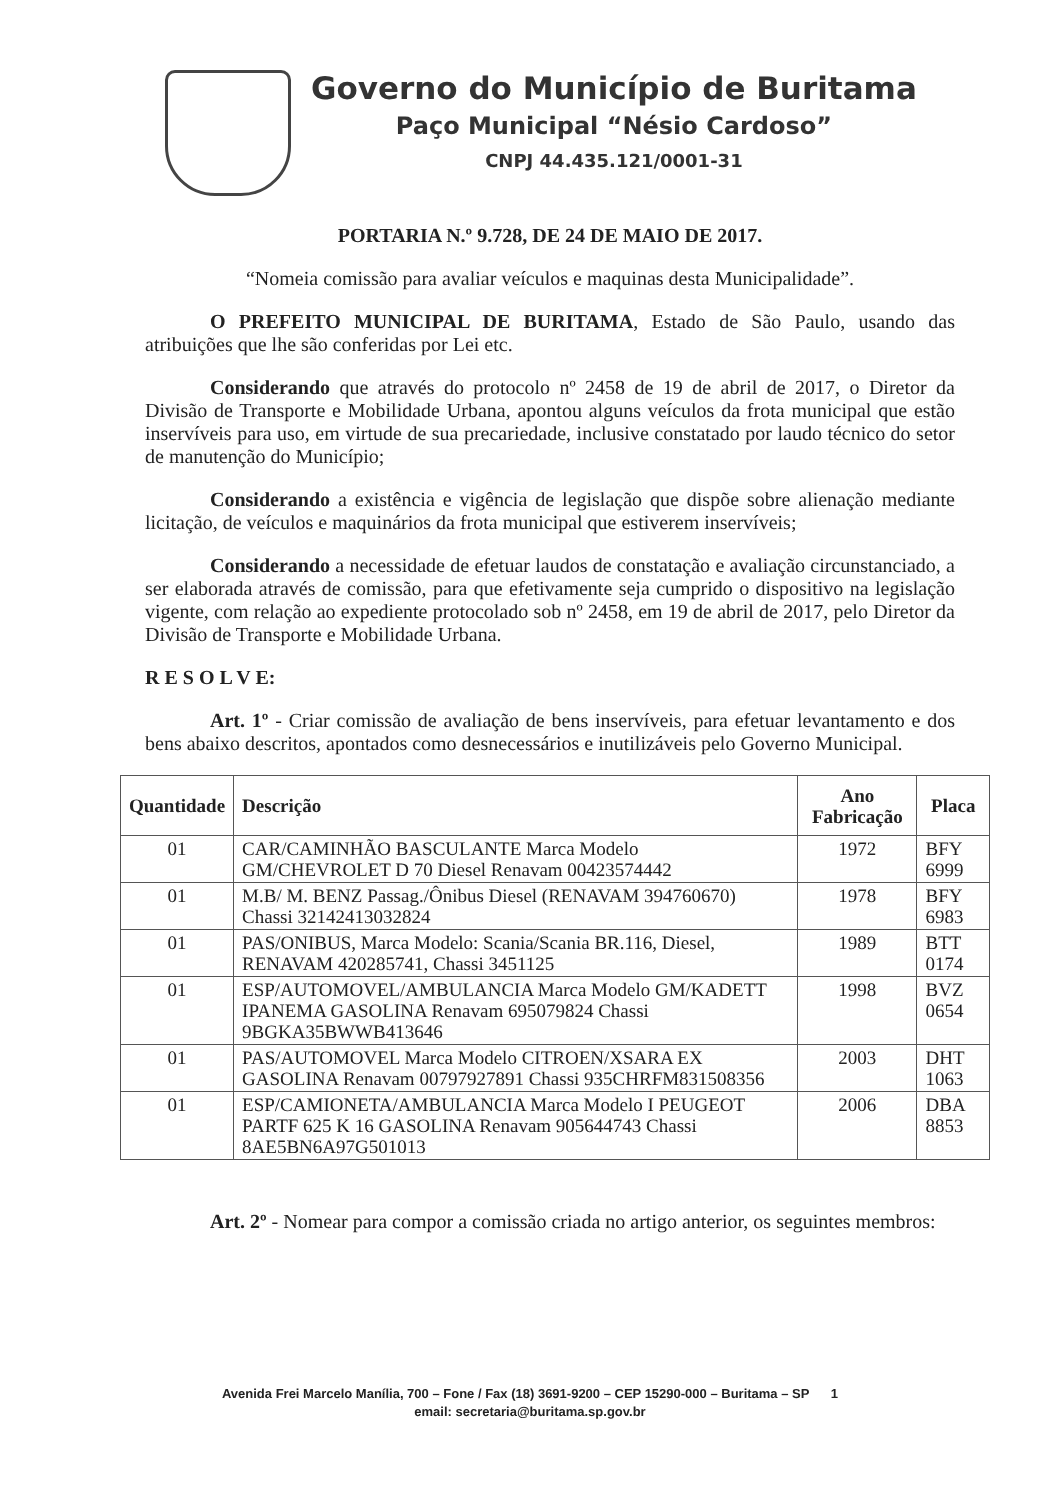Governo do Município de Buritama
Paço Municipal “Nésio Cardoso”
CNPJ 44.435.121/0001-31
PORTARIA N.º 9.728, DE 24 DE MAIO DE 2017.
“Nomeia comissão para avaliar veículos e maquinas desta Municipalidade”.
O PREFEITO MUNICIPAL DE BURITAMA, Estado de São Paulo, usando das atribuições que lhe são conferidas por Lei etc.
Considerando que através do protocolo nº 2458 de 19 de abril de 2017, o Diretor da Divisão de Transporte e Mobilidade Urbana, apontou alguns veículos da frota municipal que estão inservíveis para uso, em virtude de sua precariedade, inclusive constatado por laudo técnico do setor de manutenção do Município;
Considerando a existência e vigência de legislação que dispõe sobre alienação mediante licitação, de veículos e maquinários da frota municipal que estiverem inservíveis;
Considerando a necessidade de efetuar laudos de constatação e avaliação circunstanciado, a ser elaborada através de comissão, para que efetivamente seja cumprido o dispositivo na legislação vigente, com relação ao expediente protocolado sob nº 2458, em 19 de abril de 2017, pelo Diretor da Divisão de Transporte e Mobilidade Urbana.
R E S O L V E:
Art. 1º - Criar comissão de avaliação de bens inservíveis, para efetuar levantamento e dos bens abaixo descritos, apontados como desnecessários e inutilizáveis pelo Governo Municipal.
| Quantidade | Descrição | Ano Fabricação | Placa |
| --- | --- | --- | --- |
| 01 | CAR/CAMINHÃO BASCULANTE Marca Modelo GM/CHEVROLET D 70 Diesel Renavam 00423574442 | 1972 | BFY 6999 |
| 01 | M.B/ M. BENZ Passag./Ônibus Diesel (RENAVAM 394760670) Chassi 32142413032824 | 1978 | BFY 6983 |
| 01 | PAS/ONIBUS, Marca Modelo: Scania/Scania BR.116, Diesel, RENAVAM 420285741, Chassi 3451125 | 1989 | BTT 0174 |
| 01 | ESP/AUTOMOVEL/AMBULANCIA Marca Modelo GM/KADETT IPANEMA GASOLINA Renavam 695079824 Chassi 9BGKA35BWWB413646 | 1998 | BVZ 0654 |
| 01 | PAS/AUTOMOVEL Marca Modelo CITROEN/XSARA EX GASOLINA Renavam 00797927891 Chassi 935CHRFM831508356 | 2003 | DHT 1063 |
| 01 | ESP/CAMIONETA/AMBULANCIA Marca Modelo I PEUGEOT PARTF 625 K 16 GASOLINA Renavam 905644743 Chassi 8AE5BN6A97G501013 | 2006 | DBA 8853 |
Art. 2º - Nomear para compor a comissão criada no artigo anterior, os seguintes membros:
Avenida Frei Marcelo Manília, 700 – Fone / Fax (18) 3691-9200 – CEP 15290-000 – Buritama – SP 1
email: secretaria@buritama.sp.gov.br